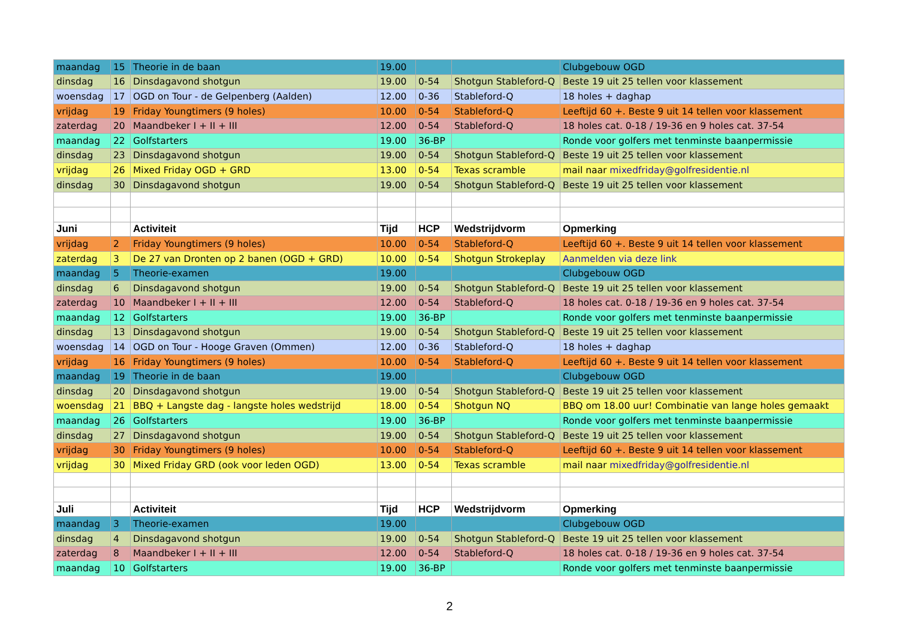| maandag | 15 | Theorie in de baan | 19.00 | | | Clubgebouw OGD |
| dinsdag | 16 | Dinsdagavond shotgun | 19.00 | 0-54 | Shotgun Stableford-Q | Beste 19 uit 25 tellen voor klassement |
| woensdag | 17 | OGD on Tour - de Gelpenberg (Aalden) | 12.00 | 0-36 | Stableford-Q | 18 holes + daghap |
| vrijdag | 19 | Friday Youngtimers (9 holes) | 10.00 | 0-54 | Stableford-Q | Leeftijd 60 +. Beste 9 uit 14 tellen voor klassement |
| zaterdag | 20 | Maandbeker I + II + III | 12.00 | 0-54 | Stableford-Q | 18 holes cat. 0-18 / 19-36 en 9 holes cat. 37-54 |
| maandag | 22 | Golfstarters | 19.00 | 36-BP | | Ronde voor golfers met tenminste baanpermissie |
| dinsdag | 23 | Dinsdagavond shotgun | 19.00 | 0-54 | Shotgun Stableford-Q | Beste 19 uit 25 tellen voor klassement |
| vrijdag | 26 | Mixed Friday OGD + GRD | 13.00 | 0-54 | Texas scramble | mail naar mixedfriday@golfresidentie.nl |
| dinsdag | 30 | Dinsdagavond shotgun | 19.00 | 0-54 | Shotgun Stableford-Q | Beste 19 uit 25 tellen voor klassement |
| Juni | | Activiteit | Tijd | HCP | Wedstrijdvorm | Opmerking |
| vrijdag | 2 | Friday Youngtimers (9 holes) | 10.00 | 0-54 | Stableford-Q | Leeftijd 60 +. Beste 9 uit 14 tellen voor klassement |
| zaterdag | 3 | De 27 van Dronten op 2 banen (OGD + GRD) | 10.00 | 0-54 | Shotgun Strokeplay | Aanmelden via deze link |
| maandag | 5 | Theorie-examen | 19.00 | | | Clubgebouw OGD |
| dinsdag | 6 | Dinsdagavond shotgun | 19.00 | 0-54 | Shotgun Stableford-Q | Beste 19 uit 25 tellen voor klassement |
| zaterdag | 10 | Maandbeker I + II + III | 12.00 | 0-54 | Stableford-Q | 18 holes cat. 0-18 / 19-36 en 9 holes cat. 37-54 |
| maandag | 12 | Golfstarters | 19.00 | 36-BP | | Ronde voor golfers met tenminste baanpermissie |
| dinsdag | 13 | Dinsdagavond shotgun | 19.00 | 0-54 | Shotgun Stableford-Q | Beste 19 uit 25 tellen voor klassement |
| woensdag | 14 | OGD on Tour - Hooge Graven (Ommen) | 12.00 | 0-36 | Stableford-Q | 18 holes + daghap |
| vrijdag | 16 | Friday Youngtimers (9 holes) | 10.00 | 0-54 | Stableford-Q | Leeftijd 60 +. Beste 9 uit 14 tellen voor klassement |
| maandag | 19 | Theorie in de baan | 19.00 | | | Clubgebouw OGD |
| dinsdag | 20 | Dinsdagavond shotgun | 19.00 | 0-54 | Shotgun Stableford-Q | Beste 19 uit 25 tellen voor klassement |
| woensdag | 21 | BBQ + Langste dag - langste holes wedstrijd | 18.00 | 0-54 | Shotgun NQ | BBQ om 18.00 uur! Combinatie van lange holes gemaakt |
| maandag | 26 | Golfstarters | 19.00 | 36-BP | | Ronde voor golfers met tenminste baanpermissie |
| dinsdag | 27 | Dinsdagavond shotgun | 19.00 | 0-54 | Shotgun Stableford-Q | Beste 19 uit 25 tellen voor klassement |
| vrijdag | 30 | Friday Youngtimers (9 holes) | 10.00 | 0-54 | Stableford-Q | Leeftijd 60 +. Beste 9 uit 14 tellen voor klassement |
| vrijdag | 30 | Mixed Friday GRD (ook voor leden OGD) | 13.00 | 0-54 | Texas scramble | mail naar mixedfriday@golfresidentie.nl |
| Juli | | Activiteit | Tijd | HCP | Wedstrijdvorm | Opmerking |
| maandag | 3 | Theorie-examen | 19.00 | | | Clubgebouw OGD |
| dinsdag | 4 | Dinsdagavond shotgun | 19.00 | 0-54 | Shotgun Stableford-Q | Beste 19 uit 25 tellen voor klassement |
| zaterdag | 8 | Maandbeker I + II + III | 12.00 | 0-54 | Stableford-Q | 18 holes cat. 0-18 / 19-36 en 9 holes cat. 37-54 |
| maandag | 10 | Golfstarters | 19.00 | 36-BP | | Ronde voor golfers met tenminste baanpermissie |
2